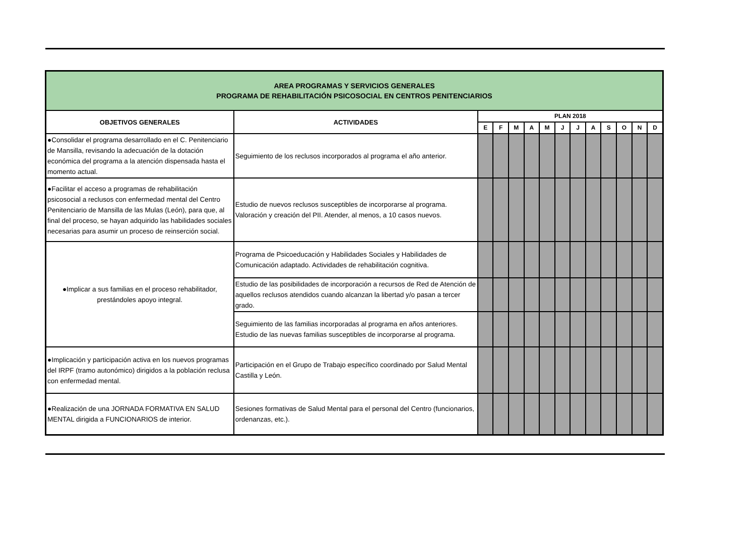| AREA PROGRAMAS Y SERVICIOS GENERALES PROGRAMA DE REHABILITACIÓN PSICOSOCIAL EN CENTROS PENITENCIARIOS | | | | | | | | | | | | | |
| OBJETIVOS GENERALES | ACTIVIDADES | PLAN 2018 | | | | | | | | | | | |
| | | E | F | M | A | M | J | J | A | S | O | N | D |
| ●Consolidar el programa desarrollado en el C. Penitenciario de Mansilla, revisando la adecuación de la dotación económica del programa a la atención dispensada hasta el momento actual. | Seguimiento de los reclusos incorporados al programa el año anterior. | | | | | | | | | | | | |
| ●Facilitar el acceso a programas de rehabilitación psicosocial a reclusos con enfermedad mental del Centro Penitenciario de Mansilla de las Mulas (León), para que, al final del proceso, se hayan adquirido las habilidades sociales necesarias para asumir un proceso de reinserción social. | Estudio de nuevos reclusos susceptibles de incorporarse al programa. Valoración y creación del PII. Atender, al menos, a 10 casos nuevos. | | | | | | | | | | | | |
| ●Implicar a sus familias en el proceso rehabilitador, prestándoles apoyo integral. | Programa de Psicoeducación y Habilidades Sociales y Habilidades de Comunicación adaptado. Actividades de rehabilitación cognitiva. | | | | | | | | | | | | |
| | Estudio de las posibilidades de incorporación a recursos de Red de Atención de aquellos reclusos atendidos cuando alcanzan la libertad y/o pasan a tercer grado. | | | | | | | | | | | | |
| | Seguimiento de las familias incorporadas al programa en años anteriores. Estudio de las nuevas familias susceptibles de incorporarse al programa. | | | | | | | | | | | | |
| ●Implicación y participación activa en los nuevos programas del IRPF (tramo autonómico) dirigidos a la población reclusa con enfermedad mental. | Participación en el Grupo de Trabajo específico coordinado por Salud Mental Castilla y León. | | | | | | | | | | | | |
| ●Realización de una JORNADA FORMATIVA EN SALUD MENTAL dirigida a FUNCIONARIOS de interior. | Sesiones formativas de Salud Mental para el personal del Centro (funcionarios, ordenanzas, etc.). | | | | | | | | | | | | |